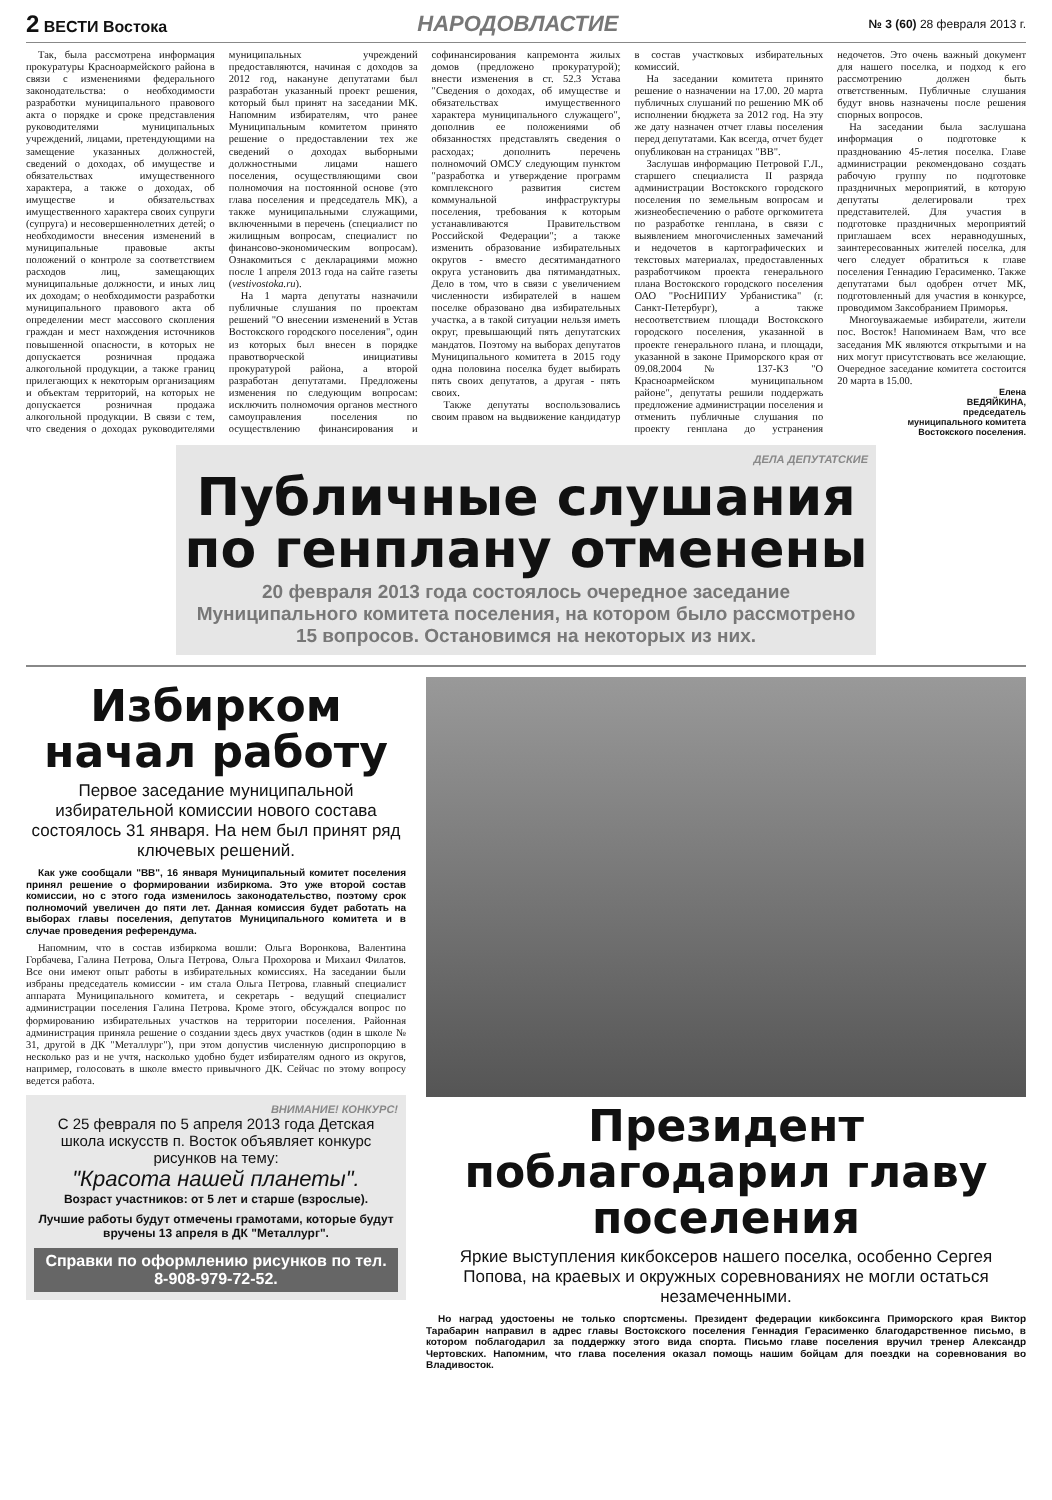2 ВЕСТИ Востока НАРОДОВЛАСТИЕ № 3 (60) 28 февраля 2013 г.
Так, была рассмотрена информация прокуратуры Красноармейского района в связи с изменениями федерального законодательства: о необходимости разработки муниципального правового акта о порядке и сроке представления руководителями муниципальных учреждений, лицами, претендующими на замещение указанных должностей, сведений о доходах, об имуществе и обязательствах имущественного характера, а также о доходах, об имуществе и обязательствах имущественного характера своих супруги (супруга) и несовершеннолетних детей; о необходимости внесения изменений в муниципальные правовые акты положений о контроле за соответствием расходов лиц, замещающих муниципальные должности, и иных лиц их доходам; о необходимости разработки муниципального правового акта об определении мест массового скопления граждан и мест нахождения источников повышенной опасности, в которых не допускается розничная продажа алкогольной продукции, а также границ прилегающих к некоторым организациям и объектам территорий, на которых не допускается розничная продажа алкогольной продукции. В связи с тем, что сведения о доходах руководителями муниципальных учреждений предоставляются, начиная с доходов за 2012 год, накануне депутатами был разработан указанный проект решения, который был принят на заседании МК. Напомним избирателям, что ранее Муниципальным комитетом принято решение о предоставлении тех же сведений о доходах выборными должностными лицами нашего поселения, осуществляющими свои полномочия на постоянной основе (это глава поселения и председатель МК), а также муниципальными служащими, включенными в перечень (специалист по жилищным вопросам, специалист по финансово-экономическим вопросам). Ознакомиться с декларациями можно после 1 апреля 2013 года на сайте газеты (vestivostoka.ru).
На 1 марта депутаты назначили публичные слушания по проектам решений "О внесении изменений в Устав Востокского городского поселения", один из которых был внесен в порядке правотворческой инициативы прокуратурой района, а второй разработан депутатами. Предложены изменения по следующим вопросам: исключить полномочия органов местного самоуправления поселения по осуществлению финансирования и софинансирования капремонта жилых домов (предложено прокуратурой); внести изменения в ст. 52.3 Устава "Сведения о доходах, об имуществе и обязательствах имущественного характера муниципального служащего", дополнив ее положениями об обязанностях представлять сведения о расходах; дополнить перечень полномочий ОМСУ следующим пунктом "разработка и утверждение программ комплексного развития систем коммунальной инфраструктуры поселения, требования к которым устанавливаются Правительством Российской Федерации"; а также изменить образование избирательных округов - вместо десятимандатного округа установить два пятимандатных. Дело в том, что в связи с увеличением численности избирателей в нашем поселке образовано два избирательных участка, а в такой ситуации нельзя иметь округ, превышающий пять депутатских мандатов. Поэтому на выборах депутатов Муниципального комитета в 2015 году одна половина поселка будет выбирать пять своих депутатов, а другая - пять своих.
Также депутаты воспользовались своим правом на выдвижение кандидатур в состав участковых избирательных комиссий.
На заседании комитета принято решение о назначении на 17.00. 20 марта публичных слушаний по решению МК об исполнении бюджета за 2012 год. На эту же дату назначен отчет главы поселения перед депутатами. Как всегда, отчет будет опубликован на страницах "ВВ".
Заслушав информацию Петровой Г.Л., старшего специалиста II разряда администрации Востокского городского поселения по земельным вопросам и жизнеобеспечению о работе оргкомитета по разработке генплана, в связи с выявлением многочисленных замечаний и недочетов в картографических и текстовых материалах, предоставленных разработчиком проекта генерального плана Востокского городского поселения ОАО "РосНИПИУ Урбанистика" (г. Санкт-Петербург), а также несоответствием площади Востокского городского поселения, указанной в проекте генерального плана, и площади, указанной в законе Приморского края от 09.08.2004 № 137-КЗ "О Красноармейском муниципальном районе", депутаты решили поддержать предложение администрации поселения и отменить публичные слушания по проекту генплана до устранения недочетов. Это очень важный документ для нашего поселка, и подход к его рассмотрению должен быть ответственным. Публичные слушания будут вновь назначены после решения спорных вопросов.
На заседании была заслушана информация о подготовке к празднованию 45-летия поселка. Главе администрации рекомендовано создать рабочую группу по подготовке праздничных мероприятий, в которую депутаты делегировали трех представителей. Для участия в подготовке праздничных мероприятий приглашаем всех неравнодушных, заинтересованных жителей поселка, для чего следует обратиться к главе поселения Геннадию Герасименко. Также депутатами был одобрен отчет МК, подготовленный для участия в конкурсе, проводимом Заксобранием Приморья.
Многоуважаемые избиратели, жители пос. Восток! Напоминаем Вам, что все заседания МК являются открытыми и на них могут присутствовать все желающие. Очередное заседание комитета состоится 20 марта в 15.00.
Елена
ВЕДЯЙКИНА,
председатель
муниципального комитета
Востокского поселения.
ДЕЛА ДЕПУТАТСКИЕ
Публичные слушания по генплану отменены
20 февраля 2013 года состоялось очередное заседание Муниципального комитета поселения, на котором было рассмотрено 15 вопросов. Остановимся на некоторых из них.
Избирком начал работу
Первое заседание муниципальной избирательной комиссии нового состава состоялось 31 января. На нем был принят ряд ключевых решений.
Как уже сообщали "ВВ", 16 января Муниципальный комитет поселения принял решение о формировании избиркома. Это уже второй состав комиссии, но с этого года изменилось законодательство, поэтому срок полномочий увеличен до пяти лет. Данная комиссия будет работать на выборах главы поселения, депутатов Муниципального комитета и в случае проведения референдума.
Напомним, что в состав избиркома вошли: Ольга Воронкова, Валентина Горбачева, Галина Петрова, Ольга Петрова, Ольга Прохорова и Михаил Филатов. Все они имеют опыт работы в избирательных комиссиях. На заседании были избраны председатель комиссии - им стала Ольга Петрова, главный специалист аппарата Муниципального комитета, и секретарь - ведущий специалист администрации поселения Галина Петрова. Кроме этого, обсуждался вопрос по формированию избирательных участков на территории поселения. Районная администрация приняла решение о создании здесь двух участков (один в школе № 31, другой в ДК "Металлург"), при этом допустив численную диспропорцию в несколько раз и не учтя, насколько удобно будет избирателям одного из округов, например, голосовать в школе вместо привычного ДК. Сейчас по этому вопросу ведется работа.
ВНИМАНИЕ! КОНКУРС!
С 25 февраля по 5 апреля 2013 года Детская школа искусств п. Восток объявляет конкурс рисунков на тему:
"Красота нашей планеты".
Возраст участников: от 5 лет и старше (взрослые).
Лучшие работы будут отмечены грамотами, которые будут вручены 13 апреля в ДК "Металлург".
Справки по оформлению рисунков по тел. 8-908-979-72-52.
Президент поблагодарил главу поселения
Яркие выступления кикбоксеров нашего поселка, особенно Сергея Попова, на краевых и окружных соревнованиях не могли остаться незамеченными.
Но наград удостоены не только спортсмены. Президент федерации кикбоксинга Приморского края Виктор Тарабарин направил в адрес главы Востокского поселения Геннадия Герасименко благодарственное письмо, в котором поблагодарил за поддержку этого вида спорта. Письмо главе поселения вручил тренер Александр Чертовских. Напомним, что глава поселения оказал помощь нашим бойцам для поездки на соревнования во Владивосток.